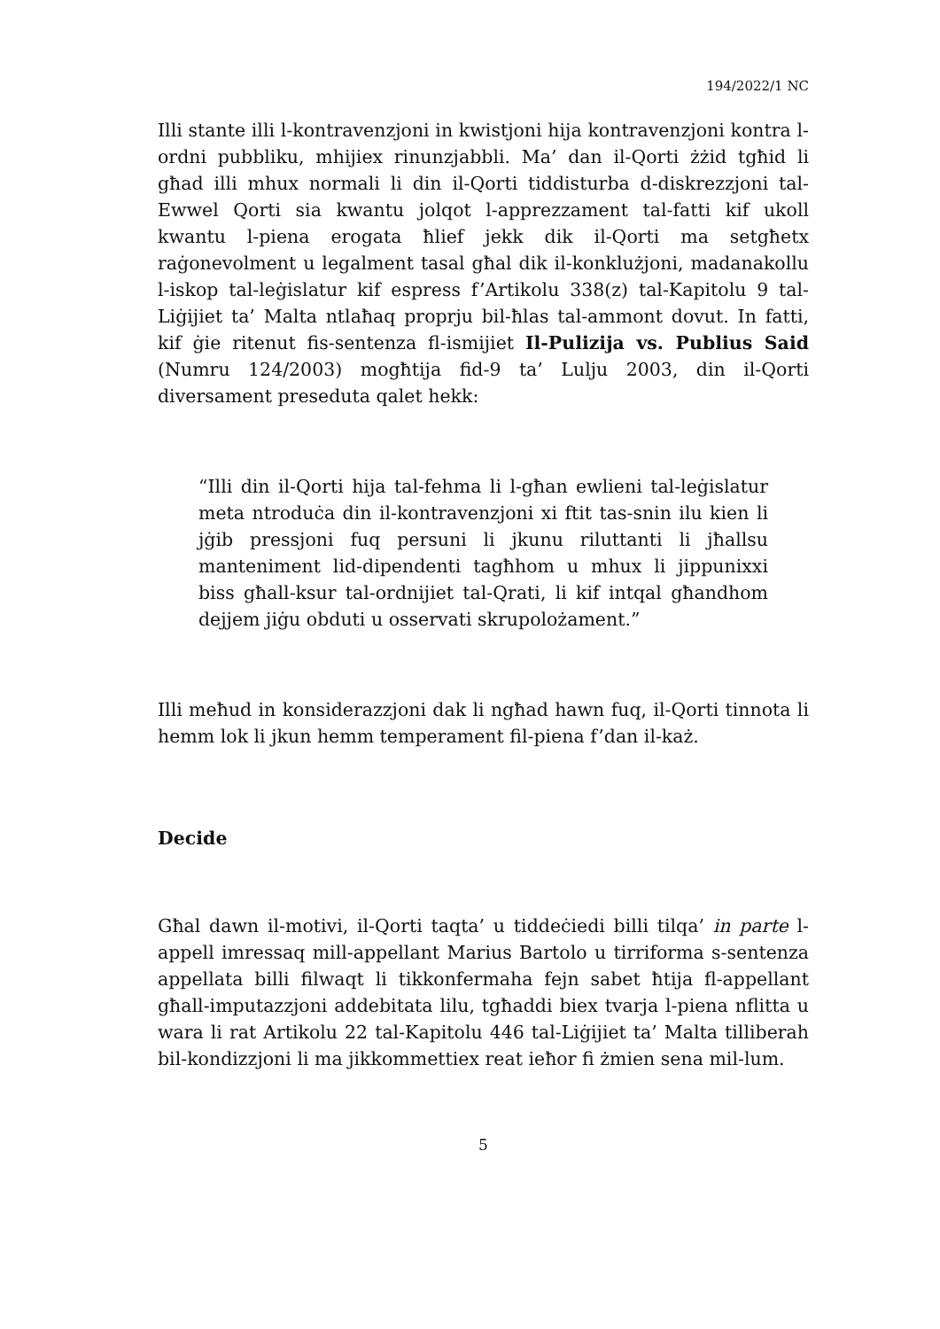194/2022/1 NC
Illi stante illi l-kontravenzjoni in kwistjoni hija kontravenzjoni kontra l-ordni pubbliku, mhijiex rinunzjabbli. Ma’ dan il-Qorti żżid tgħid li għad illi mhux normali li din il-Qorti tiddisturba d-diskrezzjoni tal-Ewwel Qorti sia kwantu jolqot l-apprezzament tal-fatti kif ukoll kwantu l-piena erogata ħlief jekk dik il-Qorti ma setgħetx raġonevolment u legalment tasal għal dik il-konklużjoni, madanakollu l-iskop tal-leġislatur kif espress f’Artikolu 338(z) tal-Kapitolu 9 tal-Liġijiet ta’ Malta ntlaħaq proprju bil-ħlas tal-ammont dovut. In fatti, kif ġie ritenut fis-sentenza fl-ismijiet Il-Pulizija vs. Publius Said (Numru 124/2003) mogħtija fid-9 ta’ Lulju 2003, din il-Qorti diversament preseduta qalet hekk:
“Illi din il-Qorti hija tal-fehma li l-għan ewlieni tal-leġislatur meta ntroduċa din il-kontravenzjoni xi ftit tas-snin ilu kien li jġib pressjoni fuq persuni li jkunu riluttanti li jħallsu manteniment lid-dipendenti tagħhom u mhux li jippunixxi biss għall-ksur tal-ordnijiet tal-Qrati, li kif intqal għandhom dejjem jiġu obduti u osservati skrupolożament.”
Illi meħud in konsiderazzjoni dak li ngħad hawn fuq, il-Qorti tinnota li hemm lok li jkun hemm temperament fil-piena f’dan il-każ.
Decide
Għal dawn il-motivi, il-Qorti taqta’ u tiddeċiedi billi tilqa’ in parte l-appell imressaq mill-appellant Marius Bartolo u tirriforma s-sentenza appellata billi filwaqt li tikkonfermaha fejn sabet ħtija fl-appellant għall-imputazzjoni addebitata lilu, tgħaddi biex tvarja l-piena nflitta u wara li rat Artikolu 22 tal-Kapitolu 446 tal-Liġijiet ta’ Malta tilliberah bil-kondizzjoni li ma jikkommettiex reat ieħor fi żmien sena mil-lum.
5